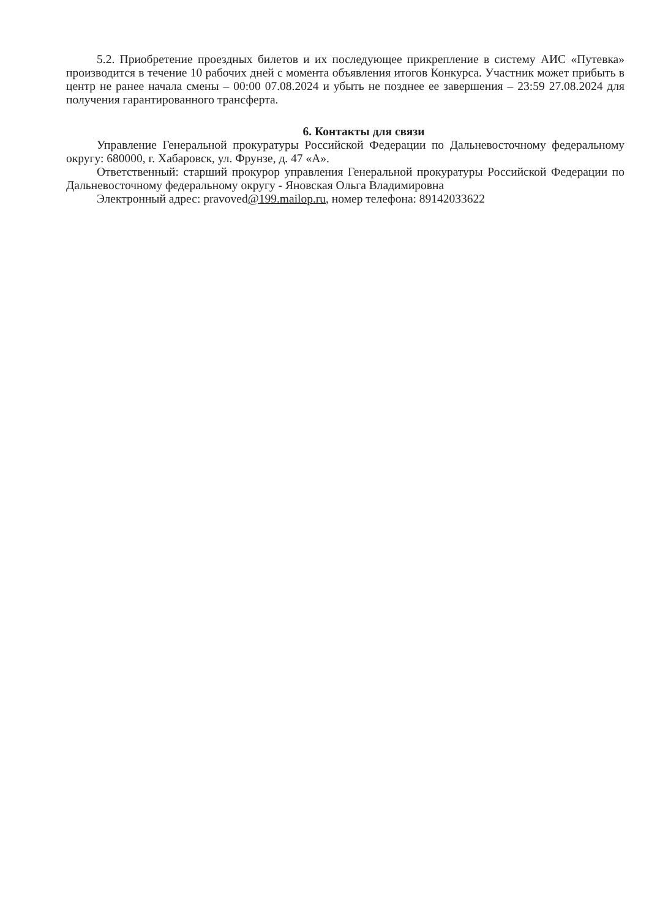5.2. Приобретение проездных билетов и их последующее прикрепление в систему АИС «Путевка» производится в течение 10 рабочих дней с момента объявления итогов Конкурса. Участник может прибыть в центр не ранее начала смены – 00:00 07.08.2024 и убыть не позднее ее завершения – 23:59 27.08.2024 для получения гарантированного трансферта.
6. Контакты для связи
Управление Генеральной прокуратуры Российской Федерации по Дальневосточному федеральному округу: 680000, г. Хабаровск, ул. Фрунзе, д. 47 «А».
Ответственный: старший прокурор управления Генеральной прокуратуры Российской Федерации по Дальневосточному федеральному округу - Яновская Ольга Владимировна
Электронный адрес: pravoved@199.mailop.ru, номер телефона: 89142033622